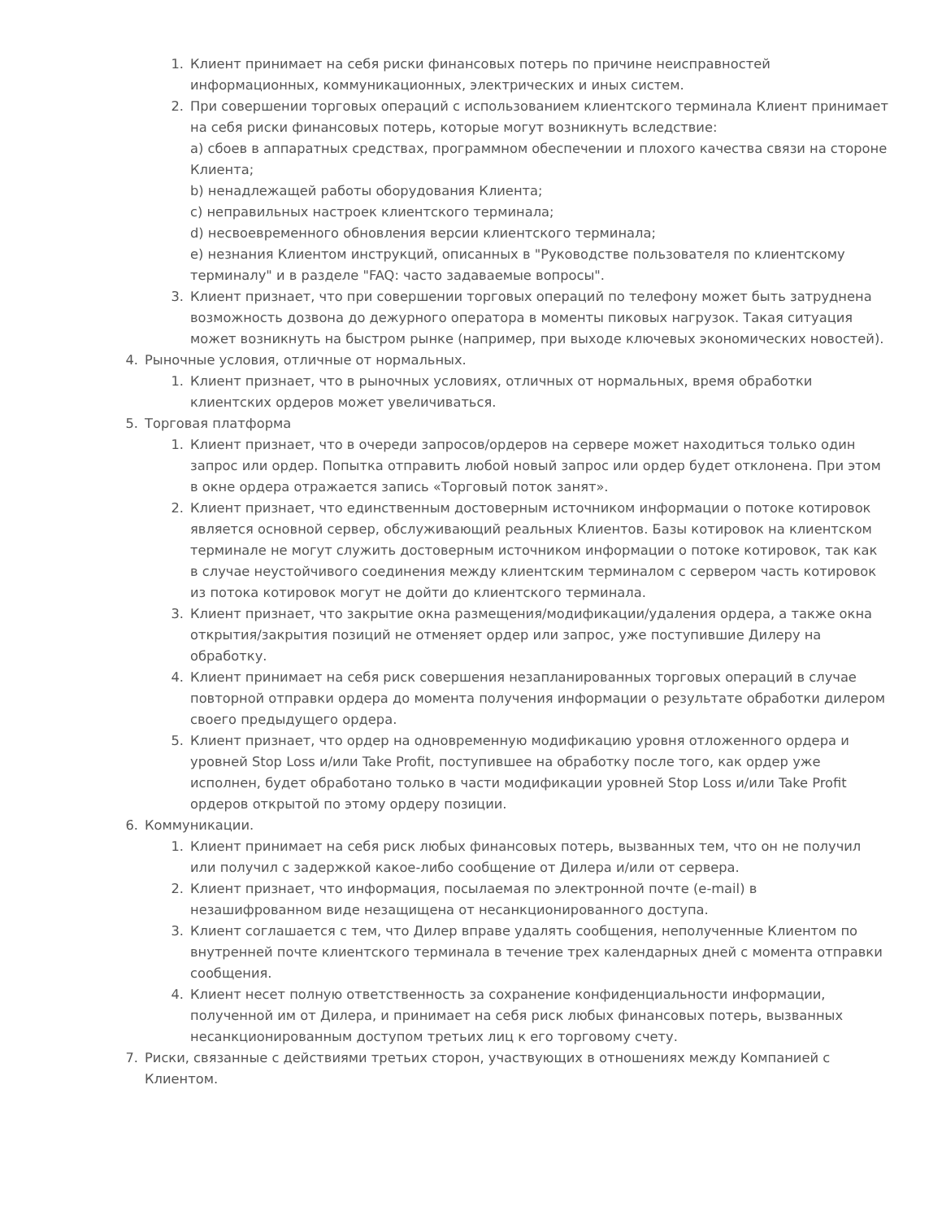1. Клиент принимает на себя риски финансовых потерь по причине неисправностей информационных, коммуникационных, электрических и иных систем.
2. При совершении торговых операций с использованием клиентского терминала Клиент принимает на себя риски финансовых потерь, которые могут возникнуть вследствие:
a) сбоев в аппаратных средствах, программном обеспечении и плохого качества связи на стороне Клиента;
b) ненадлежащей работы оборудования Клиента;
c) неправильных настроек клиентского терминала;
d) несвоевременного обновления версии клиентского терминала;
e) незнания Клиентом инструкций, описанных в "Руководстве пользователя по клиентскому терминалу" и в разделе "FAQ: часто задаваемые вопросы".
3. Клиент признает, что при совершении торговых операций по телефону может быть затруднена возможность дозвона до дежурного оператора в моменты пиковых нагрузок. Такая ситуация может возникнуть на быстром рынке (например, при выходе ключевых экономических новостей).
4. Рыночные условия, отличные от нормальных.
1. Клиент признает, что в рыночных условиях, отличных от нормальных, время обработки клиентских ордеров может увеличиваться.
5. Торговая платформа
1. Клиент признает, что в очереди запросов/ордеров на сервере может находиться только один запрос или ордер. Попытка отправить любой новый запрос или ордер будет отклонена. При этом в окне ордера отражается запись «Торговый поток занят».
2. Клиент признает, что единственным достоверным источником информации о потоке котировок является основной сервер, обслуживающий реальных Клиентов. Базы котировок на клиентском терминале не могут служить достоверным источником информации о потоке котировок, так как в случае неустойчивого соединения между клиентским терминалом с сервером часть котировок из потока котировок могут не дойти до клиентского терминала.
3. Клиент признает, что закрытие окна размещения/модификации/удаления ордера, а также окна открытия/закрытия позиций не отменяет ордер или запрос, уже поступившие Дилеру на обработку.
4. Клиент принимает на себя риск совершения незапланированных торговых операций в случае повторной отправки ордера до момента получения информации о результате обработки дилером своего предыдущего ордера.
5. Клиент признает, что ордер на одновременную модификацию уровня отложенного ордера и уровней Stop Loss и/или Take Profit, поступившее на обработку после того, как ордер уже исполнен, будет обработано только в части модификации уровней Stop Loss и/или Take Profit ордеров открытой по этому ордеру позиции.
6. Коммуникации.
1. Клиент принимает на себя риск любых финансовых потерь, вызванных тем, что он не получил или получил с задержкой какое-либо сообщение от Дилера и/или от сервера.
2. Клиент признает, что информация, посылаемая по электронной почте (e-mail) в незашифрованном виде незащищена от несанкционированного доступа.
3. Клиент соглашается с тем, что Дилер вправе удалять сообщения, неполученные Клиентом по внутренней почте клиентского терминала в течение трех календарных дней с момента отправки сообщения.
4. Клиент несет полную ответственность за сохранение конфиденциальности информации, полученной им от Дилера, и принимает на себя риск любых финансовых потерь, вызванных несанкционированным доступом третьих лиц к его торговому счету.
7. Риски, связанные с действиями третьих сторон, участвующих в отношениях между Компанией с Клиентом.